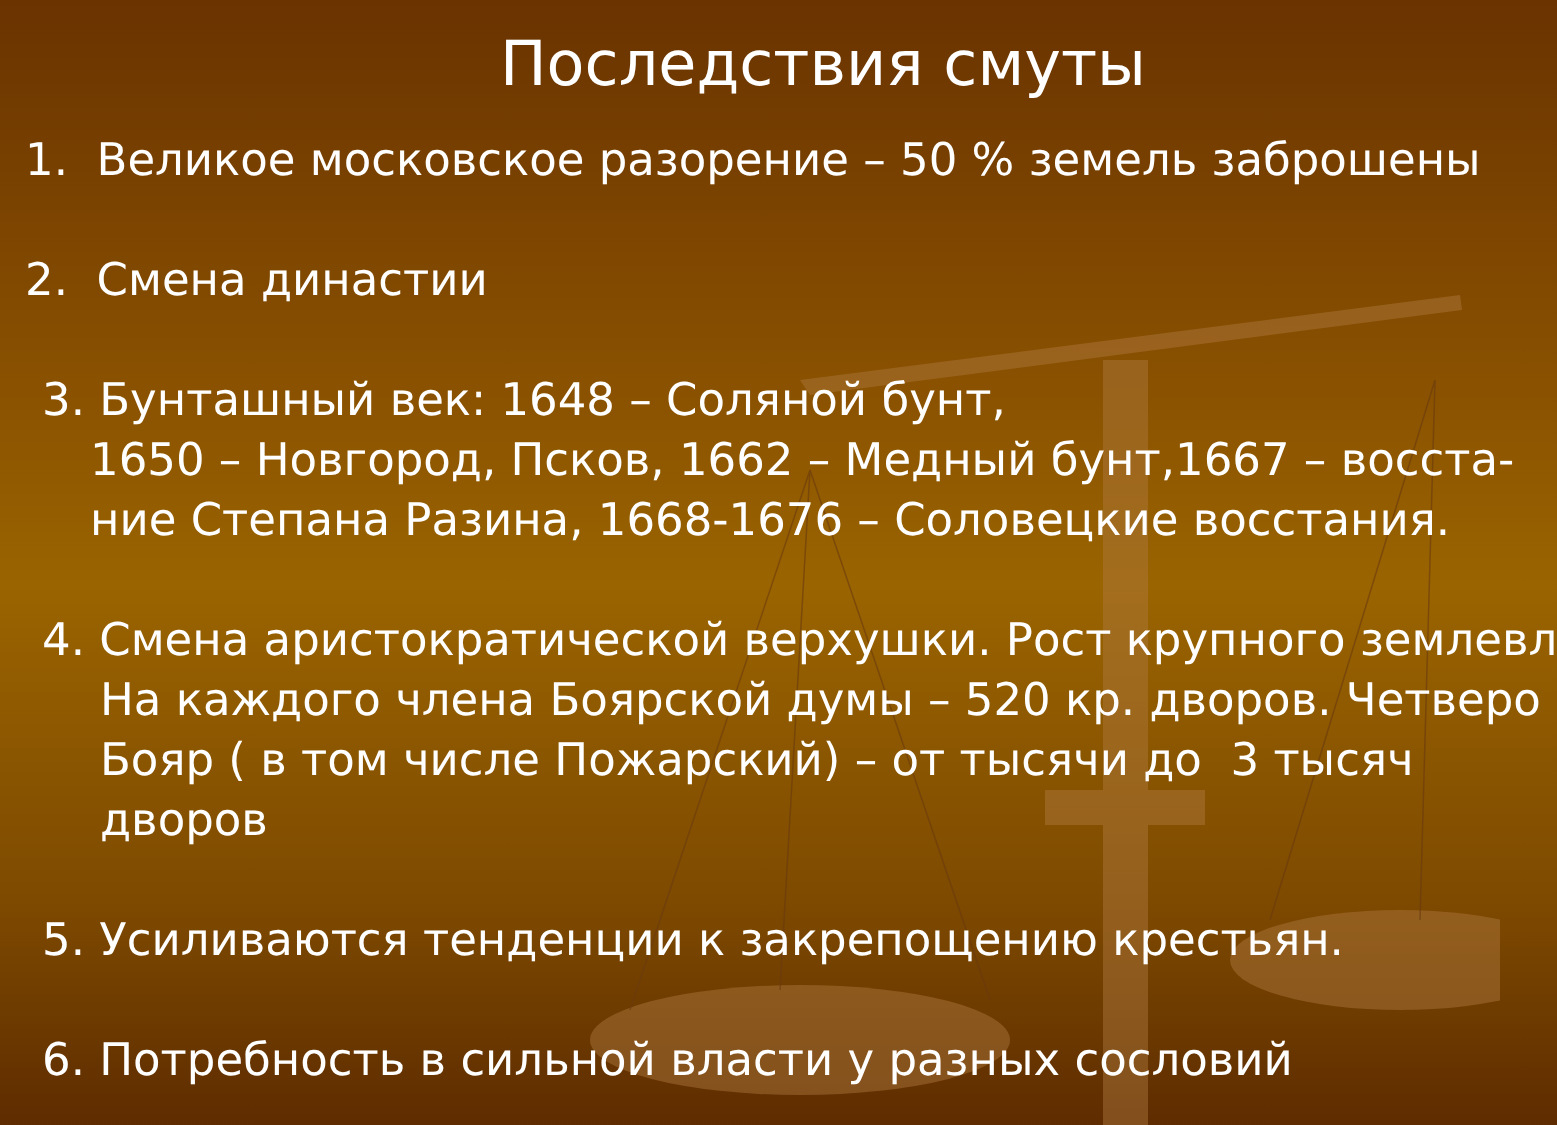Последствия смуты
1. Великое московское разорение – 50 % земель заброшены
2. Смена династии
3. Бунташный век: 1648 – Соляной бунт,
1650 – Новгород, Псков, 1662 – Медный бунт,1667 – восста-
ние Степана Разина, 1668-1676 – Соловецкие восстания.
4. Смена аристократической верхушки. Рост крупного землевл
На каждого члена Боярской думы – 520 кр. дворов. Четверо
Бояр ( в том числе Пожарский) – от тысячи до 3 тысяч
дворов
5. Усиливаются тенденции к закрепощению крестьян.
6. Потребность в сильной власти у разных сословий